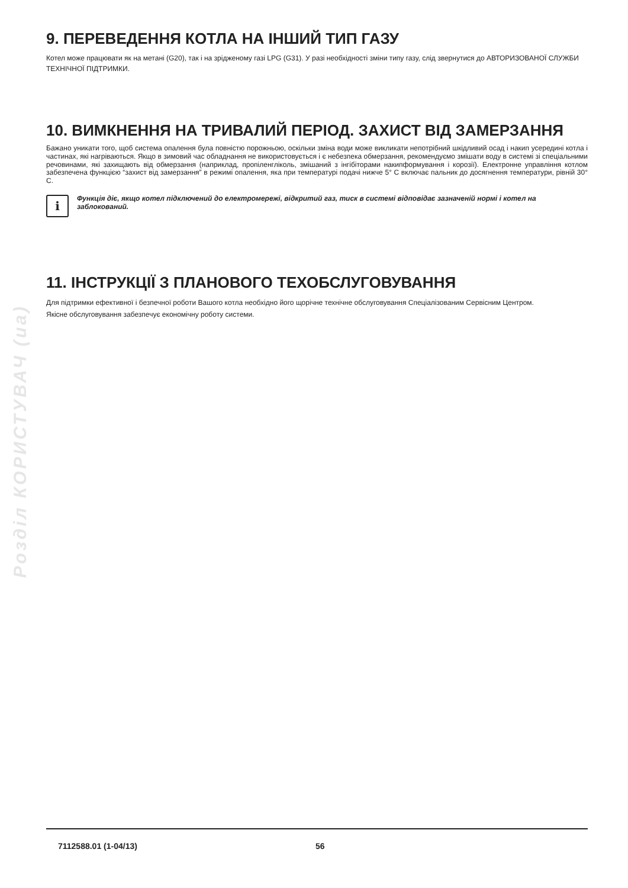Розділ КОРИСТУВАЧ (ua)
9. ПЕРЕВЕДЕННЯ КОТЛА НА ІНШИЙ ТИП ГАЗУ
Котел може працювати як на метані (G20), так і на зрідженому газі LPG (G31). У разі необхідності зміни типу газу, слід звернутися до АВТОРИЗОВАНОЇ СЛУЖБИ ТЕХНІЧНОЇ ПІДТРИМКИ.
10. ВИМКНЕННЯ НА ТРИВАЛИЙ ПЕРІОД. ЗАХИСТ ВІД ЗАМЕРЗАННЯ
Бажано уникати того, щоб система опалення була повністю порожньою, оскільки зміна води може викликати непотрібний шкідливий осад і накип усередині котла і частинах, які нагріваються. Якщо в зимовий час обладнання не використовується і є небезпека обмерзання, рекомендуємо змішати воду в системі зі спеціальними речовинами, які захищають від обмерзання (наприклад, пропіленгліколь, змішаний з інгібіторами накипформування і корозії). Електронне управління котлом забезпечена функцією “захист від замерзання” в режимі опалення, яка при температурі подачі нижче 5° C включає пальник до досягнення температури, рівній 30° C.
i
Функція діє, якщо котел підключений до електромережі, відкритий газ, тиск в системі відповідає зазначеній нормі і котел на заблокований.
11. ІНСТРУКЦІЇ З ПЛАНОВОГО ТЕХОБСЛУГОВУВАННЯ
Для підтримки ефективної і безпечної роботи Вашого котла необхідно його щорічне технічне обслуговування Спеціалізованим Сервісним Центром.
Якісне обслуговування забезпечує економічну роботу системи.
7112588.01 (1-04/13) 56